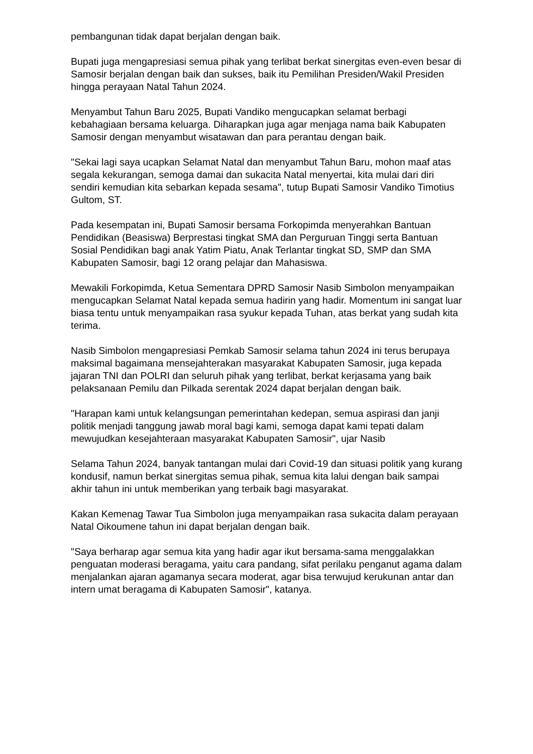pembangunan tidak dapat berjalan dengan baik.
Bupati juga mengapresiasi semua pihak yang terlibat berkat sinergitas even-even besar di Samosir berjalan dengan baik dan sukses, baik itu Pemilihan Presiden/Wakil Presiden hingga perayaan Natal Tahun 2024.
Menyambut Tahun Baru 2025, Bupati Vandiko mengucapkan selamat berbagi kebahagiaan bersama keluarga. Diharapkan juga agar menjaga nama baik Kabupaten Samosir dengan menyambut wisatawan dan para perantau dengan baik.
"Sekai lagi saya ucapkan Selamat Natal dan menyambut Tahun Baru, mohon maaf atas segala kekurangan, semoga damai dan sukacita Natal menyertai, kita mulai dari diri sendiri kemudian kita sebarkan kepada sesama", tutup Bupati Samosir Vandiko Timotius Gultom, ST.
Pada kesempatan ini, Bupati Samosir bersama Forkopimda menyerahkan Bantuan Pendidikan (Beasiswa) Berprestasi tingkat SMA dan Perguruan Tinggi serta Bantuan Sosial Pendidikan bagi anak Yatim Piatu, Anak Terlantar tingkat SD, SMP dan SMA Kabupaten Samosir, bagi 12 orang pelajar dan Mahasiswa.
Mewakili Forkopimda, Ketua Sementara DPRD Samosir Nasib Simbolon menyampaikan mengucapkan Selamat Natal kepada semua hadirin yang hadir. Momentum ini sangat luar biasa tentu untuk menyampaikan rasa syukur kepada Tuhan, atas berkat yang sudah kita terima.
Nasib Simbolon mengapresiasi Pemkab Samosir selama tahun 2024 ini terus berupaya maksimal bagaimana mensejahterakan masyarakat Kabupaten Samosir, juga kepada jajaran TNI dan POLRI dan seluruh pihak yang terlibat, berkat kerjasama yang baik pelaksanaan Pemilu dan Pilkada serentak 2024 dapat berjalan dengan baik.
"Harapan kami untuk kelangsungan pemerintahan kedepan, semua aspirasi dan janji politik menjadi tanggung jawab moral bagi kami, semoga dapat kami tepati dalam mewujudkan kesejahteraan masyarakat Kabupaten Samosir", ujar Nasib
Selama Tahun 2024, banyak tantangan mulai dari Covid-19 dan situasi politik yang kurang kondusif, namun berkat sinergitas semua pihak, semua kita lalui dengan baik sampai akhir tahun ini untuk memberikan yang terbaik bagi masyarakat.
Kakan Kemenag Tawar Tua Simbolon juga menyampaikan rasa sukacita dalam perayaan Natal Oikoumene tahun ini dapat berjalan dengan baik.
"Saya berharap agar semua kita yang hadir agar ikut bersama-sama menggalakkan penguatan moderasi beragama, yaitu cara pandang, sifat perilaku penganut agama dalam menjalankan ajaran agamanya secara moderat, agar bisa terwujud kerukunan antar dan intern umat beragama di Kabupaten Samosir", katanya.